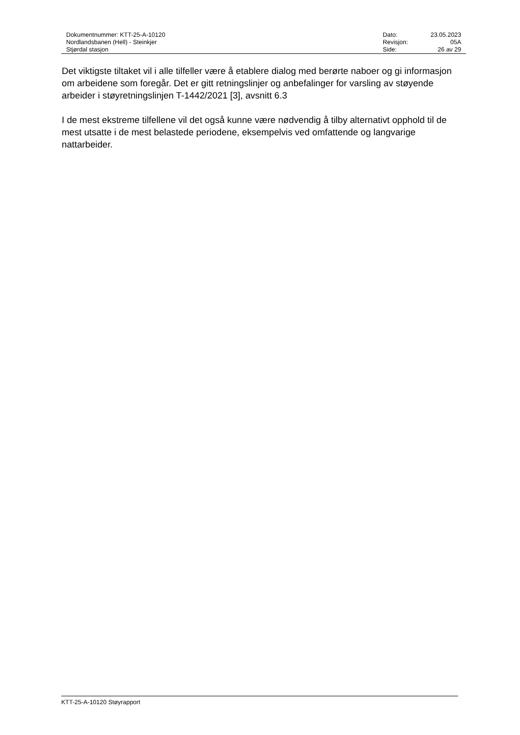| Dokumentnummer: KTT-25-A-10120 | Dato: | 23.05.2023 |
| Nordlandsbanen (Hell) - Steinkjer | Revisjon: | 05A |
| Stjørdal stasjon | Side: | 26 av 29 |
Det viktigste tiltaket vil i alle tilfeller være å etablere dialog med berørte naboer og gi informasjon om arbeidene som foregår. Det er gitt retningslinjer og anbefalinger for varsling av støyende arbeider i støyretningslinjen T-1442/2021 [3], avsnitt 6.3
I de mest ekstreme tilfellene vil det også kunne være nødvendig å tilby alternativt opphold til de mest utsatte i de mest belastede periodene, eksempelvis ved omfattende og langvarige nattarbeider.
KTT-25-A-10120 Støyrapport